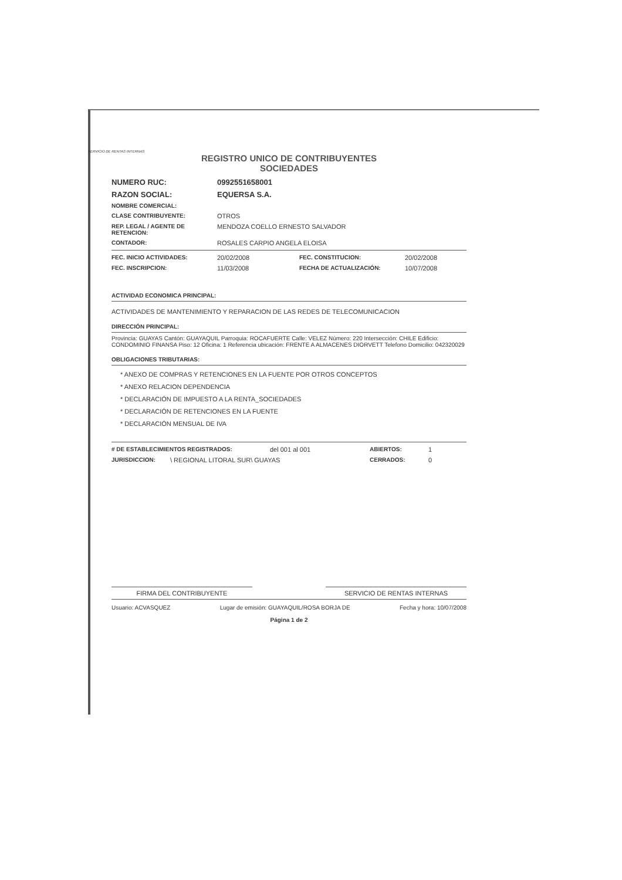SERVICIO DE RENTAS INTERNAS
REGISTRO UNICO DE CONTRIBUYENTES
SOCIEDADES
NUMERO RUC: 0992551658001
RAZON SOCIAL: EQUERSA S.A.
NOMBRE COMERCIAL:
CLASE CONTRIBUYENTE: OTROS
REP. LEGAL / AGENTE DE RETENCION:
MENDOZA COELLO ERNESTO SALVADOR
CONTADOR: ROSALES CARPIO ANGELA ELOISA
FEC. INICIO ACTIVIDADES: 20/02/2008 FEC. CONSTITUCION: 20/02/2008
FEC. INSCRIPCION: 11/03/2008 FECHA DE ACTUALIZACIÓN: 10/07/2008
ACTIVIDAD ECONOMICA PRINCIPAL:
ACTIVIDADES DE MANTENIMIENTO Y REPARACION DE LAS REDES DE TELECOMUNICACION
DIRECCIÓN PRINCIPAL:
Provincia: GUAYAS Cantón: GUAYAQUIL Parroquia: ROCAFUERTE Calle: VELEZ Número: 220 Intersección: CHILE Edificio: CONDOMINIO FINANSA Piso: 12 Oficina: 1 Referencia ubicación: FRENTE A ALMACENES DIORVETT Telefono Domicilio: 042320029
OBLIGACIONES TRIBUTARIAS:
* ANEXO DE COMPRAS Y RETENCIONES EN LA FUENTE POR OTROS CONCEPTOS
* ANEXO RELACION DEPENDENCIA
* DECLARACIÓN DE IMPUESTO A LA RENTA_SOCIEDADES
* DECLARACIÓN DE RETENCIONES EN LA FUENTE
* DECLARACIÓN MENSUAL DE IVA
# DE ESTABLECIMIENTOS REGISTRADOS: del 001 al 001 ABIERTOS: 1
JURISDICCION: \ REGIONAL LITORAL SUR\ GUAYAS CERRADOS: 0
FIRMA DEL CONTRIBUYENTE SERVICIO DE RENTAS INTERNAS
Usuario: ACVASQUEZ Lugar de emisión: GUAYAQUIL/ROSA BORJA DE Fecha y hora: 10/07/2008
Página 1 de 2